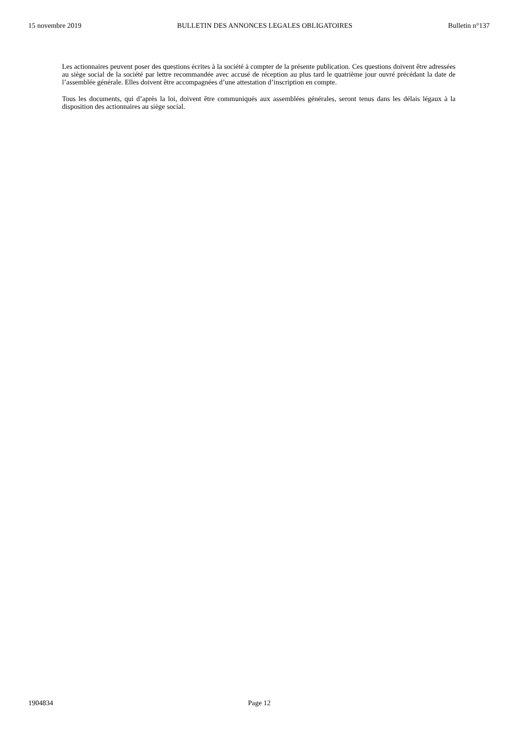15 novembre 2019 BULLETIN DES ANNONCES LEGALES OBLIGATOIRES Bulletin n°137
Les actionnaires peuvent poser des questions écrites à la société à compter de la présente publication. Ces questions doivent être adressées au siège social de la société par lettre recommandée avec accusé de réception au plus tard le quatrième jour ouvré précédant la date de l’assemblée générale. Elles doivent être accompagnées d’une attestation d’inscription en compte.
Tous les documents, qui d’après la loi, doivent être communiqués aux assemblées générales, seront tenus dans les délais légaux à la disposition des actionnaires au siège social.
1904834 Page 12